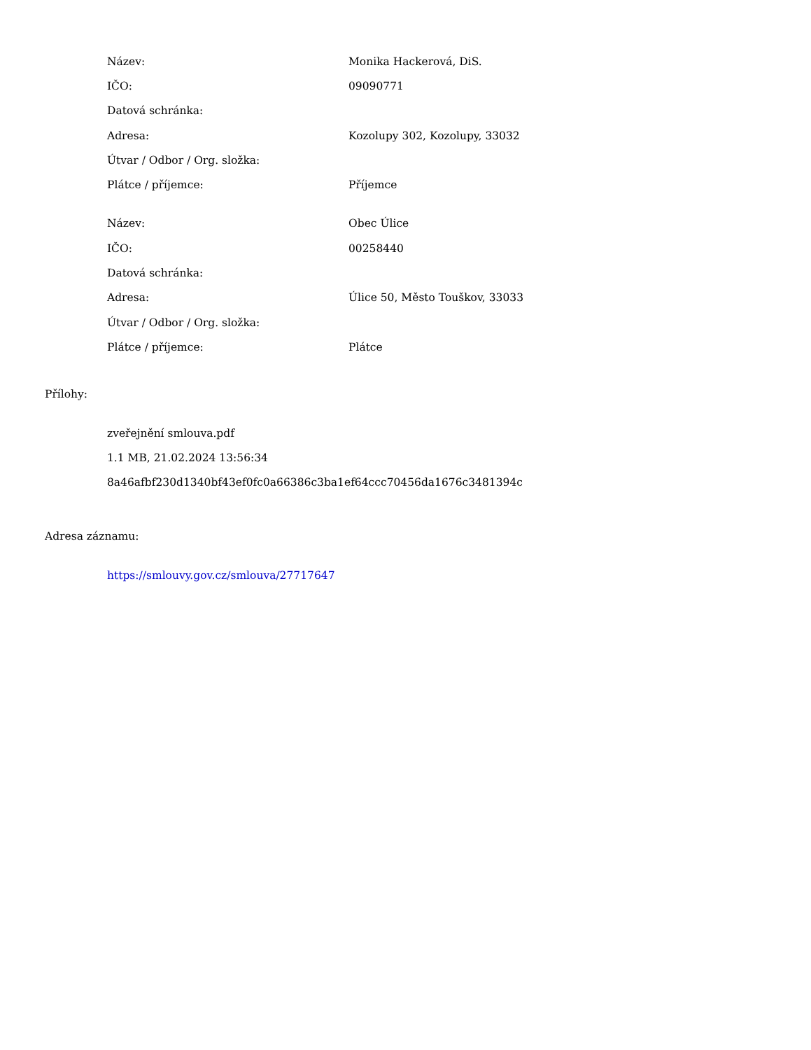| Název: | Monika Hackerová, DiS. |
| IČO: | 09090771 |
| Datová schránka: | |
| Adresa: | Kozolupy 302, Kozolupy, 33032 |
| Útvar / Odbor / Org. složka: | |
| Plátce / příjemce: | Příjemce |
| Název: | Obec Úlice |
| IČO: | 00258440 |
| Datová schránka: | |
| Adresa: | Úlice 50, Město Touškov, 33033 |
| Útvar / Odbor / Org. složka: | |
| Plátce / příjemce: | Plátce |
Přílohy:
zveřejnění smlouva.pdf
1.1 MB, 21.02.2024 13:56:34
8a46afbf230d1340bf43ef0fc0a66386c3ba1ef64ccc70456da1676c3481394c
Adresa záznamu:
https://smlouvy.gov.cz/smlouva/27717647